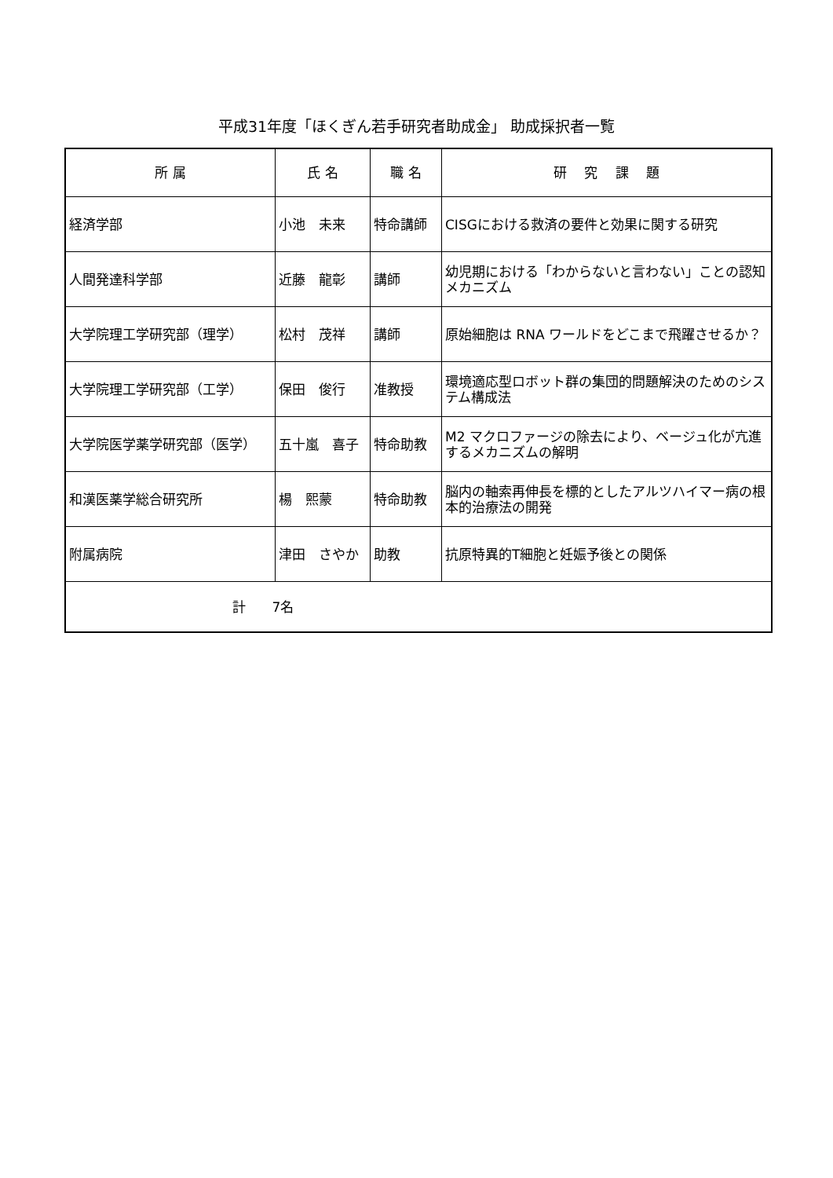平成31年度「ほくぎん若手研究者助成金」 助成採択者一覧
| 所 属 | 氏 名 | 職 名 | 研 究 課 題 |
| --- | --- | --- | --- |
| 経済学部 | 小池 未来 | 特命講師 | CISGにおける救済の要件と効果に関する研究 |
| 人間発達科学部 | 近藤 龍彰 | 講師 | 幼児期における「わからないと言わない」ことの認知メカニズム |
| 大学院理工学研究部（理学） | 松村 茂祥 | 講師 | 原始細胞は RNA ワールドをどこまで飛躍させるか？ |
| 大学院理工学研究部（工学） | 保田 俊行 | 准教授 | 環境適応型ロボット群の集団的問題解決のためのシステム構成法 |
| 大学院医学薬学研究部（医学） | 五十嵐 喜子 | 特命助教 | M2 マクロファージの除去により、ベージュ化が亢進するメカニズムの解明 |
| 和漢医薬学総合研究所 | 楊 熙蒙 | 特命助教 | 脳内の軸索再伸長を標的としたアルツハイマー病の根本的治療法の開発 |
| 附属病院 | 津田 さやか | 助教 | 抗原特異的T細胞と妊娠予後との関係 |
| 計 7名 | | | |